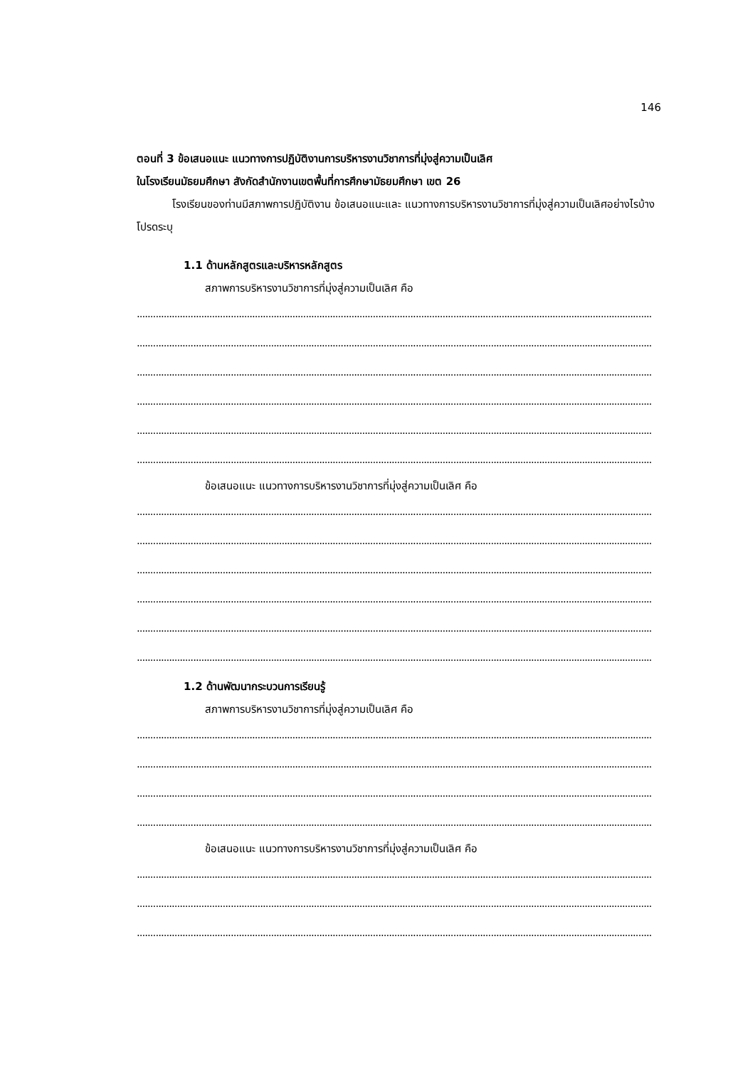146
ตอนที่ 3 ข้อเสนอแนะ แนวทางการปฏิบัติงานการบริหารงานวิชาการที่มุ่งสู่ความเป็นเลิศ
ในโรงเรียนมัธยมศึกษา สังกัดสำนักงานเขตพื้นที่การศึกษามัธยมศึกษา เขต 26
โรงเรียนของท่านมีสภาพการปฏิบัติงาน ข้อเสนอแนะและ แนวทางการบริหารงานวิชาการที่มุ่งสู่ความเป็นเลิศอย่างไรบ้าง โปรดระบุ
1.1 ด้านหลักสูตรและบริหารหลักสูตร
สภาพการบริหารงานวิชาการที่มุ่งสู่ความเป็นเลิศ คือ
................................................................................................................................................................................................
................................................................................................................................................................................................
................................................................................................................................................................................................
................................................................................................................................................................................................
................................................................................................................................................................................................
................................................................................................................................................................................................
ข้อเสนอแนะ แนวทางการบริหารงานวิชาการที่มุ่งสู่ความเป็นเลิศ คือ
................................................................................................................................................................................................
................................................................................................................................................................................................
................................................................................................................................................................................................
................................................................................................................................................................................................
................................................................................................................................................................................................
................................................................................................................................................................................................
1.2 ด้านพัฒนากระบวนการเรียนรู้
สภาพการบริหารงานวิชาการที่มุ่งสู่ความเป็นเลิศ คือ
................................................................................................................................................................................................
................................................................................................................................................................................................
................................................................................................................................................................................................
................................................................................................................................................................................................
ข้อเสนอแนะ แนวทางการบริหารงานวิชาการที่มุ่งสู่ความเป็นเลิศ คือ
................................................................................................................................................................................................
................................................................................................................................................................................................
................................................................................................................................................................................................